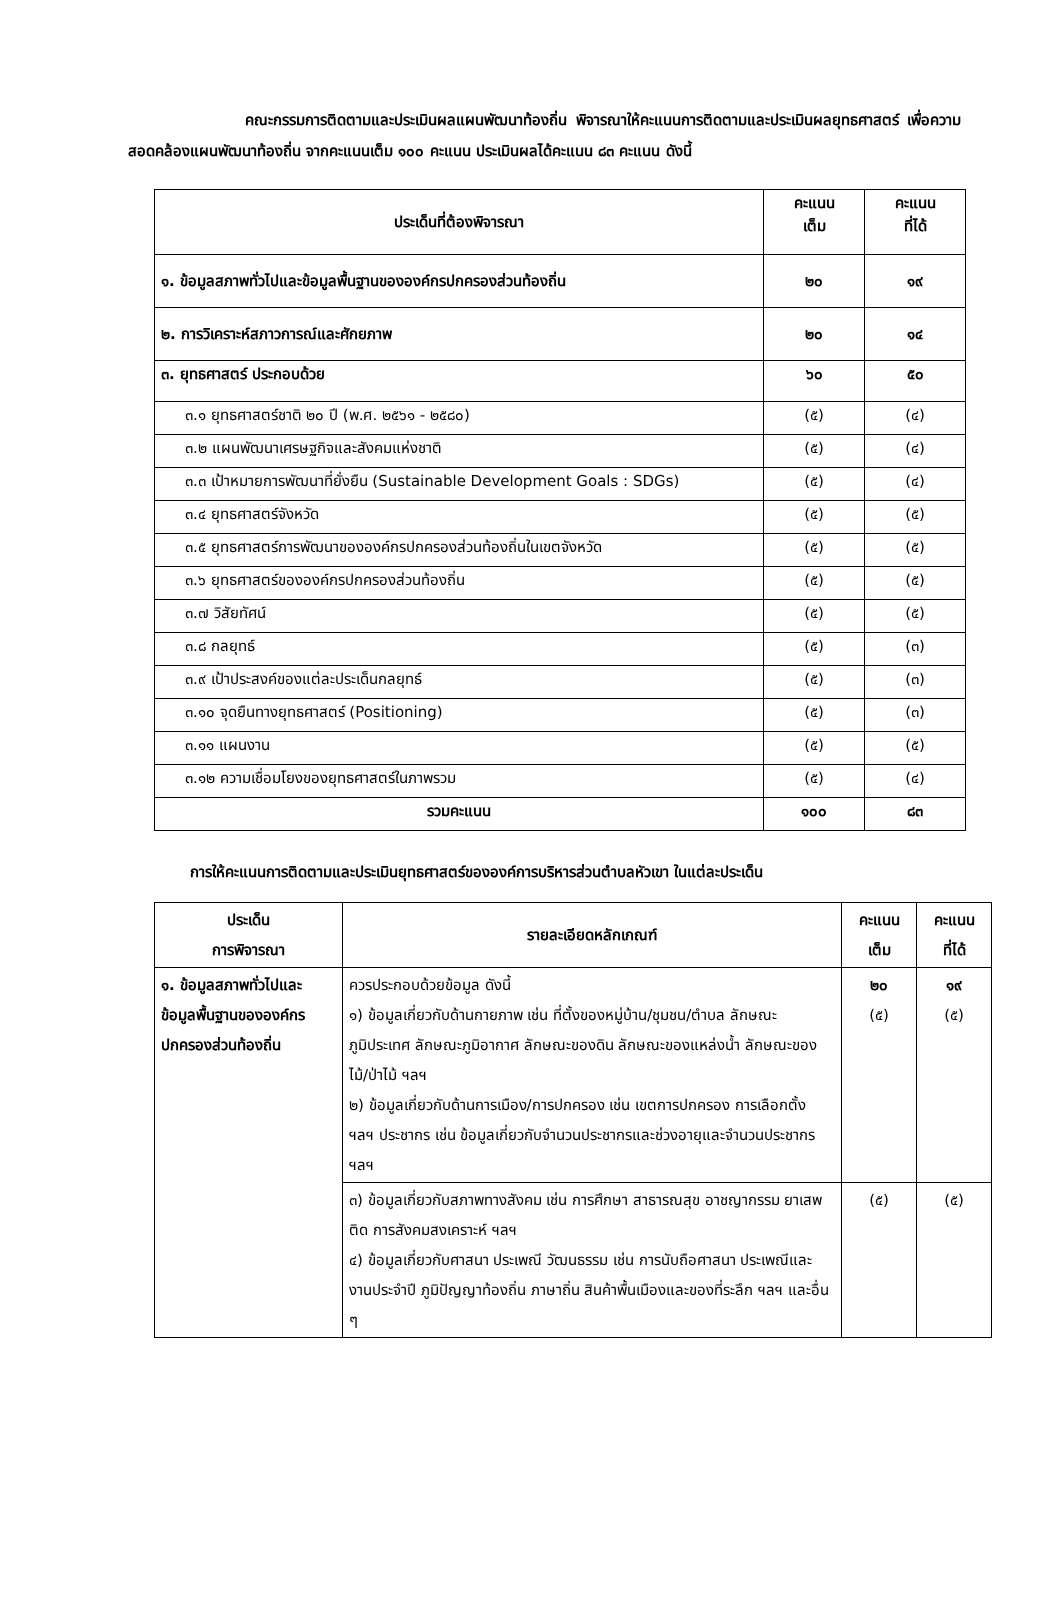คณะกรรมการติดตามและประเมินผลแผนพัฒนาท้องถิ่น พิจารณาให้คะแนนการติดตามและประเมินผลยุทธศาสตร์ เพื่อความสอดคล้องแผนพัฒนาท้องถิ่น จากคะแนนเต็ม ๑๐๐ คะแนน ประเมินผลได้คะแนน ๘๓ คะแนน ดังนี้
| ประเด็นที่ต้องพิจารณา | คะแนน เต็ม | คะแนน ที่ได้ |
| --- | --- | --- |
| ๑. ข้อมูลสภาพทั่วไปและข้อมูลพื้นฐานขององค์กรปกครองส่วนท้องถิ่น | ๒๐ | ๑๙ |
| ๒. การวิเคราะห์สภาวการณ์และศักยภาพ | ๒๐ | ๑๔ |
| ๓. ยุทธศาสตร์ ประกอบด้วย | ๖๐ | ๕๐ |
| ๓.๑ ยุทธศาสตร์ชาติ ๒๐ ปี (พ.ศ. ๒๕๖๑ - ๒๕๘๐) | (๕) | (๔) |
| ๓.๒ แผนพัฒนาเศรษฐกิจและสังคมแห่งชาติ | (๕) | (๔) |
| ๓.๓ เป้าหมายการพัฒนาที่ยั่งยืน (Sustainable Development Goals : SDGs) | (๕) | (๔) |
| ๓.๔ ยุทธศาสตร์จังหวัด | (๕) | (๕) |
| ๓.๕ ยุทธศาสตร์การพัฒนาขององค์กรปกครองส่วนท้องถิ่นในเขตจังหวัด | (๕) | (๕) |
| ๓.๖ ยุทธศาสตร์ขององค์กรปกครองส่วนท้องถิ่น | (๕) | (๕) |
| ๓.๗ วิสัยทัศน์ | (๕) | (๕) |
| ๓.๘ กลยุทธ์ | (๕) | (๓) |
| ๓.๙ เป้าประสงค์ของแต่ละประเด็นกลยุทธ์ | (๕) | (๓) |
| ๓.๑๐ จุดยืนทางยุทธศาสตร์ (Positioning) | (๕) | (๓) |
| ๓.๑๑ แผนงาน | (๕) | (๕) |
| ๓.๑๒ ความเชื่อมโยงของยุทธศาสตร์ในภาพรวม | (๕) | (๔) |
| รวมคะแนน | ๑๐๐ | ๘๓ |
การให้คะแนนการติดตามและประเมินยุทธศาสตร์ขององค์การบริหารส่วนตำบลหัวเขา ในแต่ละประเด็น
| ประเด็น การพิจารณา | รายละเอียดหลักเกณฑ์ | คะแนน เต็ม | คะแนน ที่ได้ |
| --- | --- | --- | --- |
| ๑. ข้อมูลสภาพทั่วไปและข้อมูลพื้นฐานขององค์กรปกครองส่วนท้องถิ่น | ควรประกอบด้วยข้อมูล ดังนี้ ๑) ข้อมูลเกี่ยวกับด้านกายภาพ เช่น ที่ตั้งของหมู่บ้าน/ชุมชน/ตำบล ลักษณะภูมิประเทศ ลักษณะภูมิอากาศ ลักษณะของดิน ลักษณะของแหล่งน้ำ ลักษณะของไม้/ป่าไม้ ฯลฯ ๒) ข้อมูลเกี่ยวกับด้านการเมือง/การปกครอง เช่น เขตการปกครอง การเลือกตั้ง ฯลฯ ประชากร เช่น ข้อมูลเกี่ยวกับจำนวนประชากรและช่วงอายุและจำนวนประชากร ฯลฯ | ๒๐ (๕) | ๑๙ (๕) |
| | ๓) ข้อมูลเกี่ยวกับสภาพทางสังคม เช่น การศึกษา สาธารณสุข อาชญากรรม ยาเสพติด การสังคมสงเคราะห์ ฯลฯ ๔) ข้อมูลเกี่ยวกับศาสนา ประเพณี วัฒนธรรม เช่น การนับถือศาสนา ประเพณีและงานประจำปี ภูมิปัญญาท้องถิ่น ภาษาถิ่น สินค้าพื้นเมืองและของที่ระลึก ฯลฯ และอื่น ๆ | (๕) | (๕) |